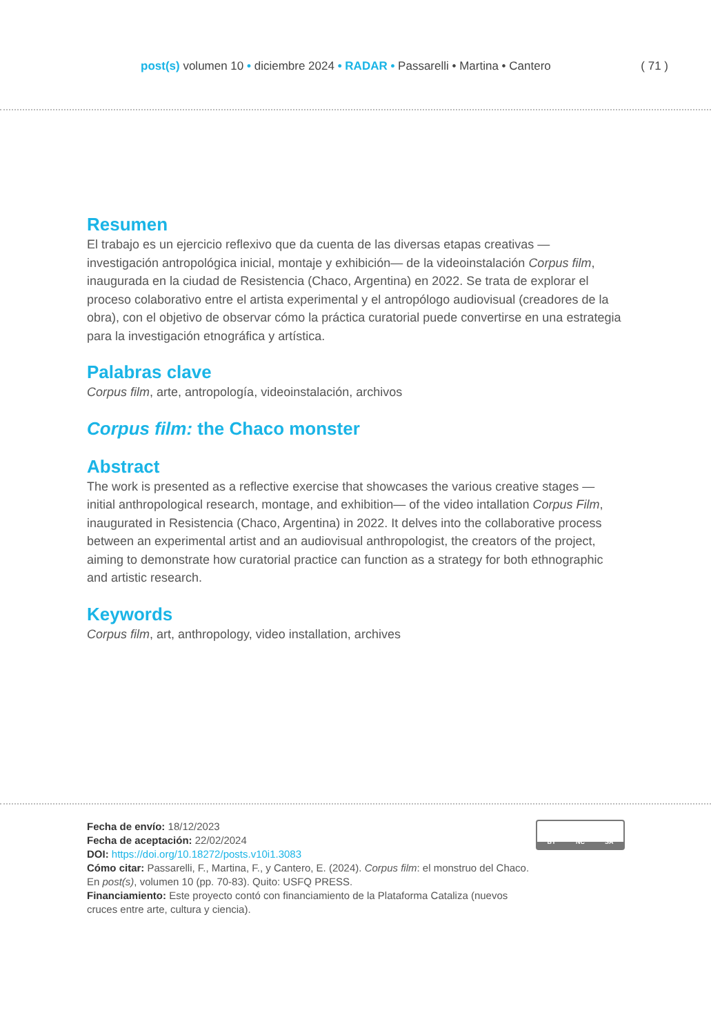post(s) volumen 10 • diciembre 2024 • RADAR • Passarelli • Martina • Cantero
( 71 )
Resumen
El trabajo es un ejercicio reflexivo que da cuenta de las diversas etapas creativas —investigación antropológica inicial, montaje y exhibición— de la videoinstalación Corpus film, inaugurada en la ciudad de Resistencia (Chaco, Argentina) en 2022. Se trata de explorar el proceso colaborativo entre el artista experimental y el antropólogo audiovisual (creadores de la obra), con el objetivo de observar cómo la práctica curatorial puede convertirse en una estrategia para la investigación etnográfica y artística.
Palabras clave
Corpus film, arte, antropología, videoinstalación, archivos
Corpus film: the Chaco monster
Abstract
The work is presented as a reflective exercise that showcases the various creative stages — initial anthropological research, montage, and exhibition— of the video intallation Corpus Film, inaugurated in Resistencia (Chaco, Argentina) in 2022. It delves into the collaborative process between an experimental artist and an audiovisual anthropologist, the creators of the project, aiming to demonstrate how curatorial practice can function as a strategy for both ethnographic and artistic research.
Keywords
Corpus film, art, anthropology, video installation, archives
Fecha de envío: 18/12/2023
Fecha de aceptación: 22/02/2024
DOI: https://doi.org/10.18272/posts.v10i1.3083
Cómo citar: Passarelli, F., Martina, F., y Cantero, E. (2024). Corpus film: el monstruo del Chaco.
En post(s), volumen 10 (pp. 70-83). Quito: USFQ PRESS.
Financiamiento: Este proyecto contó con financiamiento de la Plataforma Cataliza (nuevos
cruces entre arte, cultura y ciencia).
BY NC SA